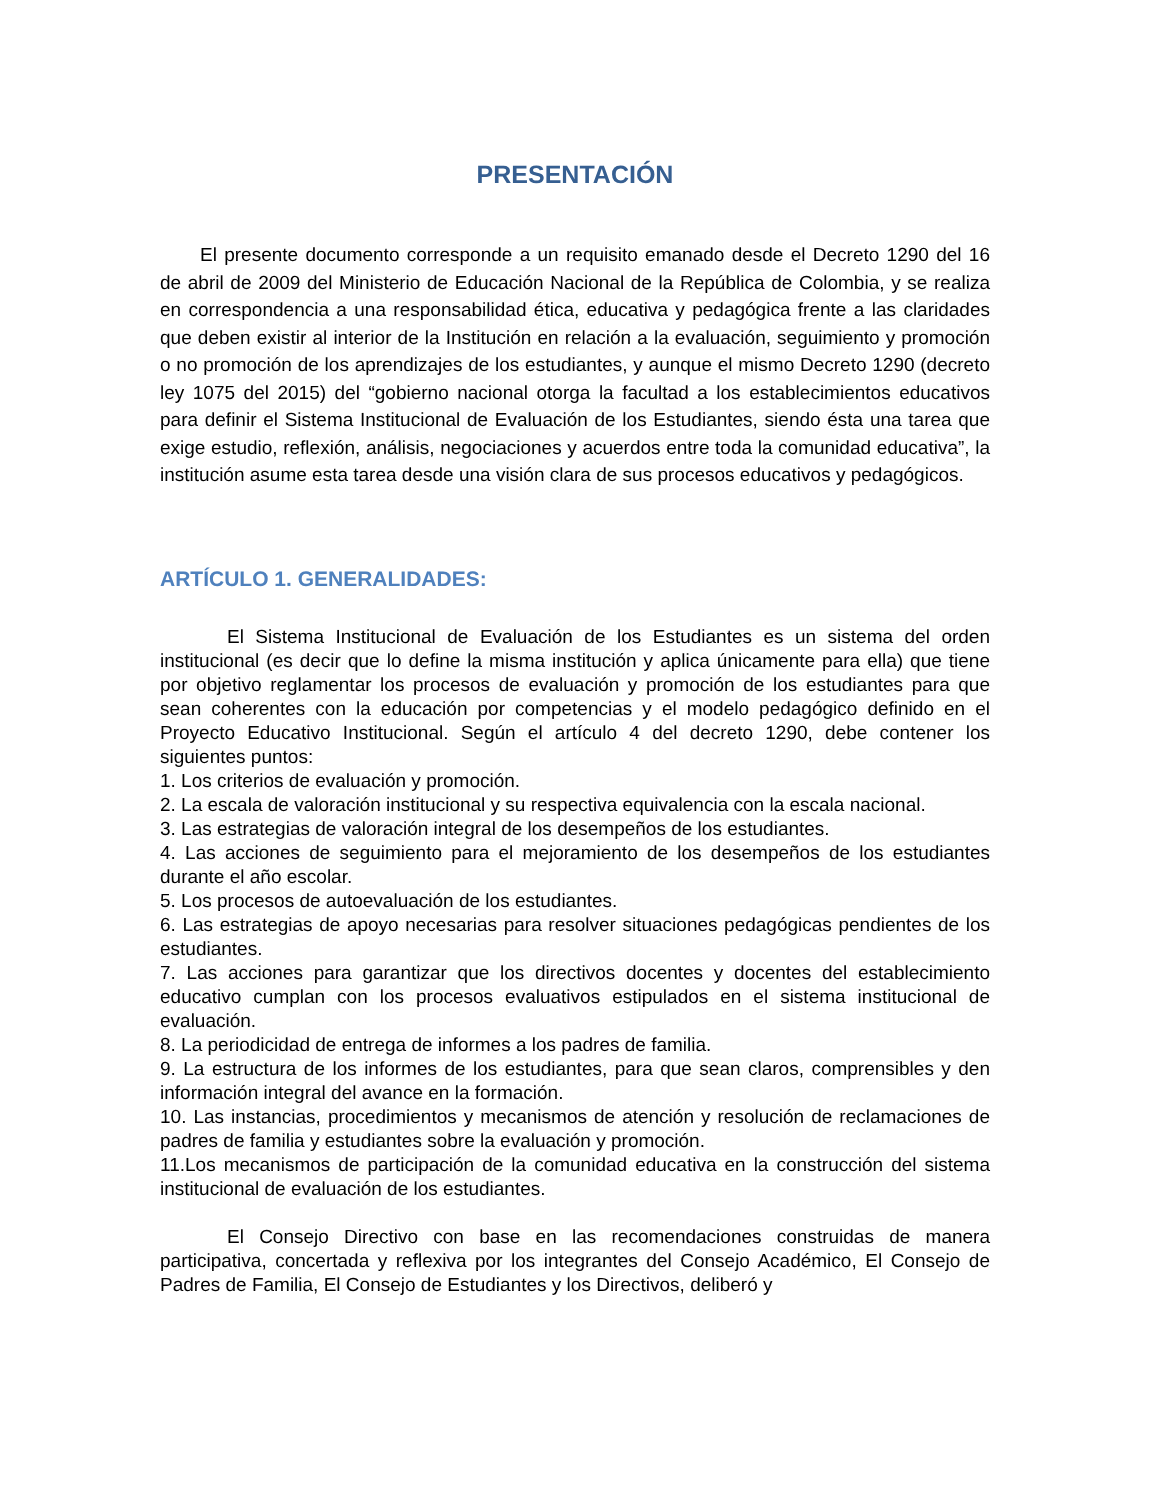PRESENTACIÓN
El presente documento corresponde a un requisito emanado desde el Decreto 1290 del 16 de abril de 2009 del Ministerio de Educación Nacional de la República de Colombia, y se realiza en correspondencia a una responsabilidad ética, educativa y pedagógica frente a las claridades que deben existir al interior de la Institución en relación a la evaluación, seguimiento y promoción o no promoción de los aprendizajes de los estudiantes, y aunque el mismo Decreto 1290 (decreto ley 1075 del 2015) del “gobierno nacional otorga la facultad a los establecimientos educativos para definir el Sistema Institucional de Evaluación de los Estudiantes, siendo ésta una tarea que exige estudio, reflexión, análisis, negociaciones y acuerdos entre toda la comunidad educativa”, la institución asume esta tarea desde una visión clara de sus procesos educativos y pedagógicos.
ARTÍCULO 1. GENERALIDADES:
El Sistema Institucional de Evaluación de los Estudiantes es un sistema del orden institucional (es decir que lo define la misma institución y aplica únicamente para ella) que tiene por objetivo reglamentar los procesos de evaluación y promoción de los estudiantes para que sean coherentes con la educación por competencias y el modelo pedagógico definido en el Proyecto Educativo Institucional. Según el artículo 4 del decreto 1290, debe contener los siguientes puntos:
1. Los criterios de evaluación y promoción.
2. La escala de valoración institucional y su respectiva equivalencia con la escala nacional.
3. Las estrategias de valoración integral de los desempeños de los estudiantes.
4. Las acciones de seguimiento para el mejoramiento de los desempeños de los estudiantes durante el año escolar.
5. Los procesos de autoevaluación de los estudiantes.
6. Las estrategias de apoyo necesarias para resolver situaciones pedagógicas pendientes de los estudiantes.
7. Las acciones para garantizar que los directivos docentes y docentes del establecimiento educativo cumplan con los procesos evaluativos estipulados en el sistema institucional de evaluación.
8. La periodicidad de entrega de informes a los padres de familia.
9. La estructura de los informes de los estudiantes, para que sean claros, comprensibles y den información integral del avance en la formación.
10. Las instancias, procedimientos y mecanismos de atención y resolución de reclamaciones de padres de familia y estudiantes sobre la evaluación y promoción.
11.Los mecanismos de participación de la comunidad educativa en la construcción del sistema institucional de evaluación de los estudiantes.
El Consejo Directivo con base en las recomendaciones construidas de manera participativa, concertada y reflexiva por los integrantes del Consejo Académico, El Consejo de Padres de Familia, El Consejo de Estudiantes y los Directivos, deliberó y